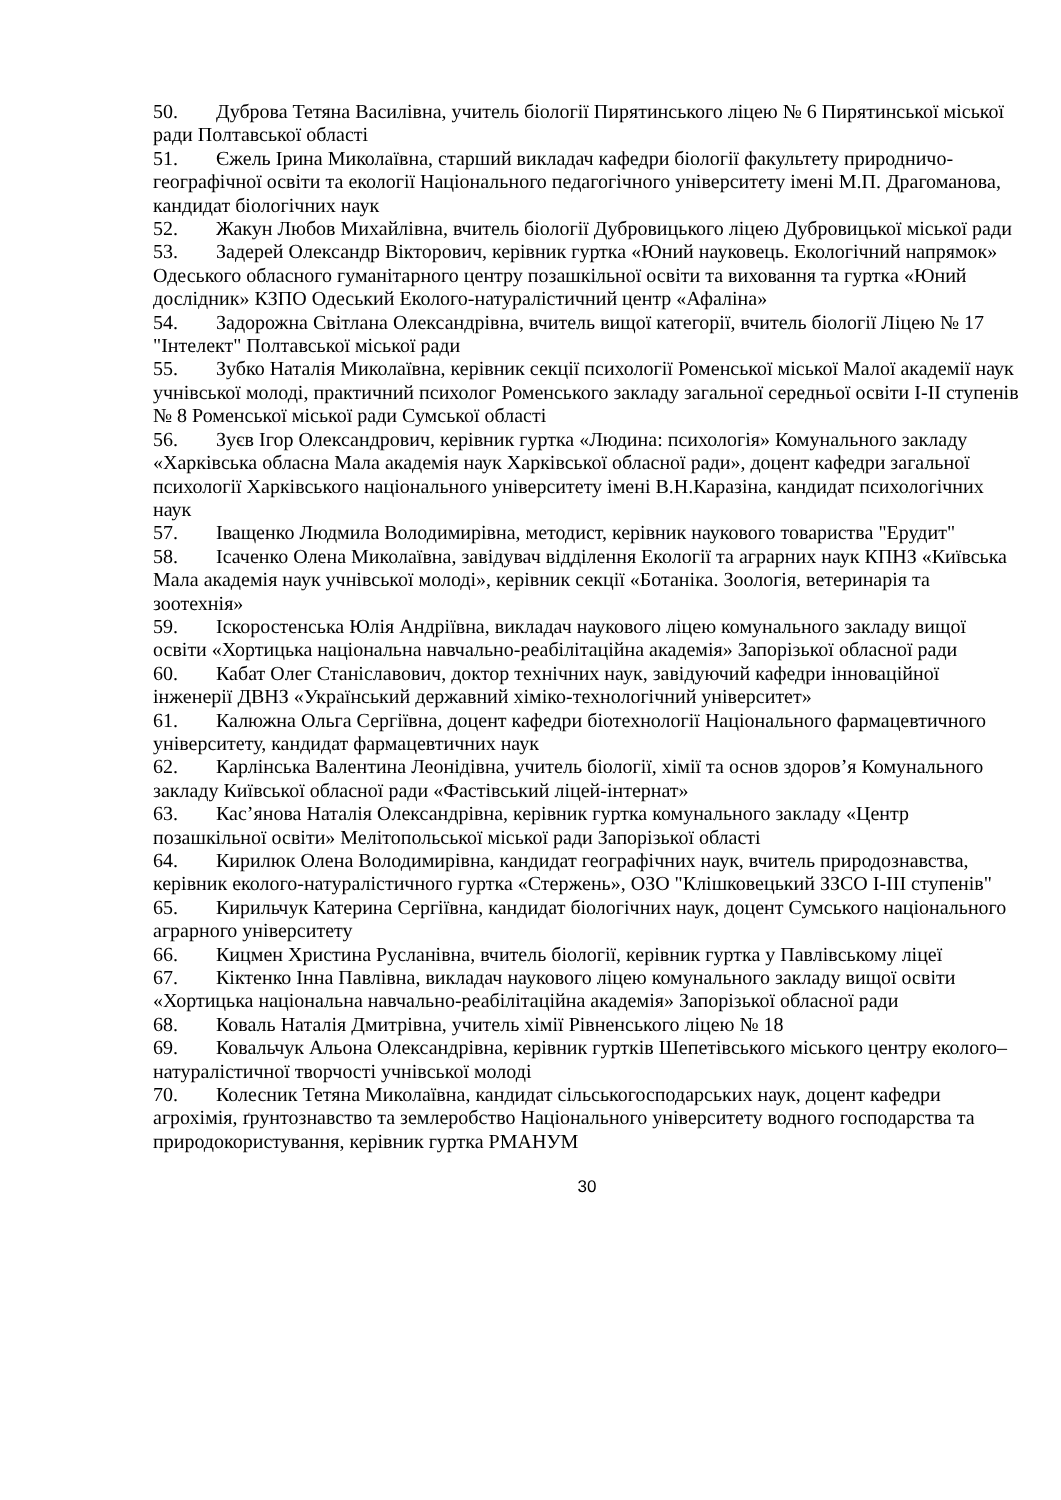50. Дуброва Тетяна Василівна, учитель біології Пирятинського ліцею № 6 Пирятинської міської ради Полтавської області
51. Єжель Ірина Миколаївна, старший викладач кафедри біології факультету природничо-географічної освіти та екології Національного педагогічного університету імені М.П. Драгоманова, кандидат біологічних наук
52. Жакун Любов Михайлівна, вчитель біології Дубровицького ліцею Дубровицької міської ради
53. Задерей Олександр Вікторович, керівник гуртка «Юний науковець. Екологічний напрямок» Одеського обласного гуманітарного центру позашкільної освіти та виховання та гуртка «Юний дослідник» КЗПО Одеський Еколого-натуралістичний центр «Афаліна»
54. Задорожна Світлана Олександрівна, вчитель вищої категорії, вчитель біології Ліцею № 17 "Інтелект" Полтавської міської ради
55. Зубко Наталія Миколаївна, керівник секції психології Роменської міської Малої академії наук учнівської молоді, практичний психолог Роменського закладу загальної середньої освіти І-ІІ ступенів № 8 Роменської міської ради Сумської області
56. Зуєв Ігор Олександрович, керівник гуртка «Людина: психологія» Комунального закладу «Харківська обласна Мала академія наук Харківської обласної ради», доцент кафедри загальної психології Харківського національного університету імені В.Н.Каразіна, кандидат психологічних наук
57. Іващенко Людмила Володимирівна, методист, керівник наукового товариства "Ерудит"
58. Ісаченко Олена Миколаївна, завідувач відділення Екології та аграрних наук КПНЗ «Київська Мала академія наук учнівської молоді», керівник секції «Ботаніка. Зоологія, ветеринарія та зоотехнія»
59. Іскоростенська Юлія Андріївна, викладач наукового ліцею комунального закладу вищої освіти «Хортицька національна навчально-реабілітаційна академія» Запорізької обласної ради
60. Кабат Олег Станіславович, доктор технічних наук, завідуючий кафедри інноваційної інженерії ДВНЗ «Український державний хіміко-технологічний університет»
61. Калюжна Ольга Сергіївна, доцент кафедри біотехнології Національного фармацевтичного університету, кандидат фармацевтичних наук
62. Карлінська Валентина Леонідівна, учитель біології, хімії та основ здоров’я Комунального закладу Київської обласної ради «Фастівський ліцей-інтернат»
63. Кас’янова Наталія Олександрівна, керівник гуртка комунального закладу «Центр позашкільної освіти» Мелітопольської міської ради Запорізької області
64. Кирилюк Олена Володимирівна, кандидат географічних наук, вчитель природознавства, керівник еколого-натуралістичного гуртка «Стержень», ОЗО "Клішковецький ЗЗСО І-ІІІ ступенів"
65. Кирильчук Катерина Сергіївна, кандидат біологічних наук, доцент Сумського національного аграрного університету
66. Кицмен Христина Русланівна, вчитель біології, керівник гуртка у Павлівському ліцеї
67. Кіктенко Інна Павлівна, викладач наукового ліцею комунального закладу вищої освіти «Хортицька національна навчально-реабілітаційна академія» Запорізької обласної ради
68. Коваль Наталія Дмитрівна, учитель хімії Рівненського ліцею № 18
69. Ковальчук Альона Олександрівна, керівник гуртків Шепетівського міського центру еколого–натуралістичної творчості учнівської молоді
70. Колесник Тетяна Миколаївна, кандидат сільськогосподарських наук, доцент кафедри агрохімія, ґрунтознавство та землеробство Національного університету водного господарства та природокористування, керівник гуртка РМАНУМ
30